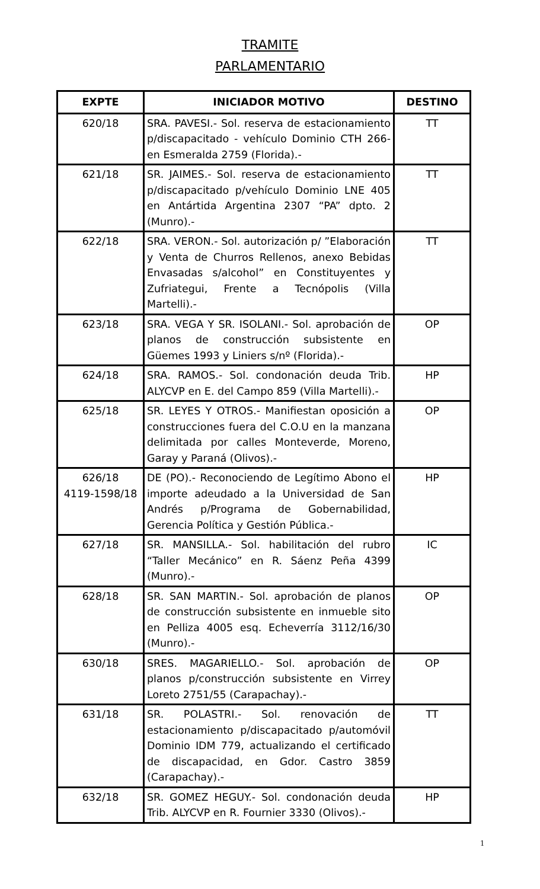TRAMITE
PARLAMENTARIO
| EXPTE | INICIADOR MOTIVO | DESTINO |
| --- | --- | --- |
| 620/18 | SRA. PAVESI.- Sol. reserva de estacionamiento p/discapacitado - vehículo Dominio CTH 266- en Esmeralda 2759 (Florida).- | TT |
| 621/18 | SR. JAIMES.- Sol. reserva de estacionamiento p/discapacitado p/vehículo Dominio LNE 405 en Antártida Argentina 2307 “PA” dpto. 2 (Munro).- | TT |
| 622/18 | SRA. VERON.- Sol. autorización p/ ”Elaboración y Venta de Churros Rellenos, anexo Bebidas Envasadas s/alcohol” en Constituyentes y Zufriategui, Frente a Tecnópolis (Villa Martelli).- | TT |
| 623/18 | SRA. VEGA Y SR. ISOLANI.- Sol. aprobación de planos de construcción subsistente en Güemes 1993 y Liniers s/nº (Florida).- | OP |
| 624/18 | SRA. RAMOS.- Sol. condonación deuda Trib. ALYCVP en E. del Campo 859 (Villa Martelli).- | HP |
| 625/18 | SR. LEYES Y OTROS.- Manifiestan oposición a construcciones fuera del C.O.U en la manzana delimitada por calles Monteverde, Moreno, Garay y Paraná (Olivos).- | OP |
| 626/18 4119-1598/18 | DE (PO).- Reconociendo de Legítimo Abono el importe adeudado a la Universidad de San Andrés p/Programa de Gobernabilidad, Gerencia Política y Gestión Pública.- | HP |
| 627/18 | SR. MANSILLA.- Sol. habilitación del rubro “Taller Mecánico” en R. Sáenz Peña 4399 (Munro).- | IC |
| 628/18 | SR. SAN MARTIN.- Sol. aprobación de planos de construcción subsistente en inmueble sito en Pelliza 4005 esq. Echeverría 3112/16/30 (Munro).- | OP |
| 630/18 | SRES. MAGARIELLO.- Sol. aprobación de planos p/construcción subsistente en Virrey Loreto 2751/55 (Carapachay).- | OP |
| 631/18 | SR. POLASTRI.- Sol. renovación de estacionamiento p/discapacitado p/automóvil Dominio IDM 779, actualizando el certificado de discapacidad, en Gdor. Castro 3859 (Carapachay).- | TT |
| 632/18 | SR. GOMEZ HEGUY.- Sol. condonación deuda Trib. ALYCVP en R. Fournier 3330 (Olivos).- | HP |
1